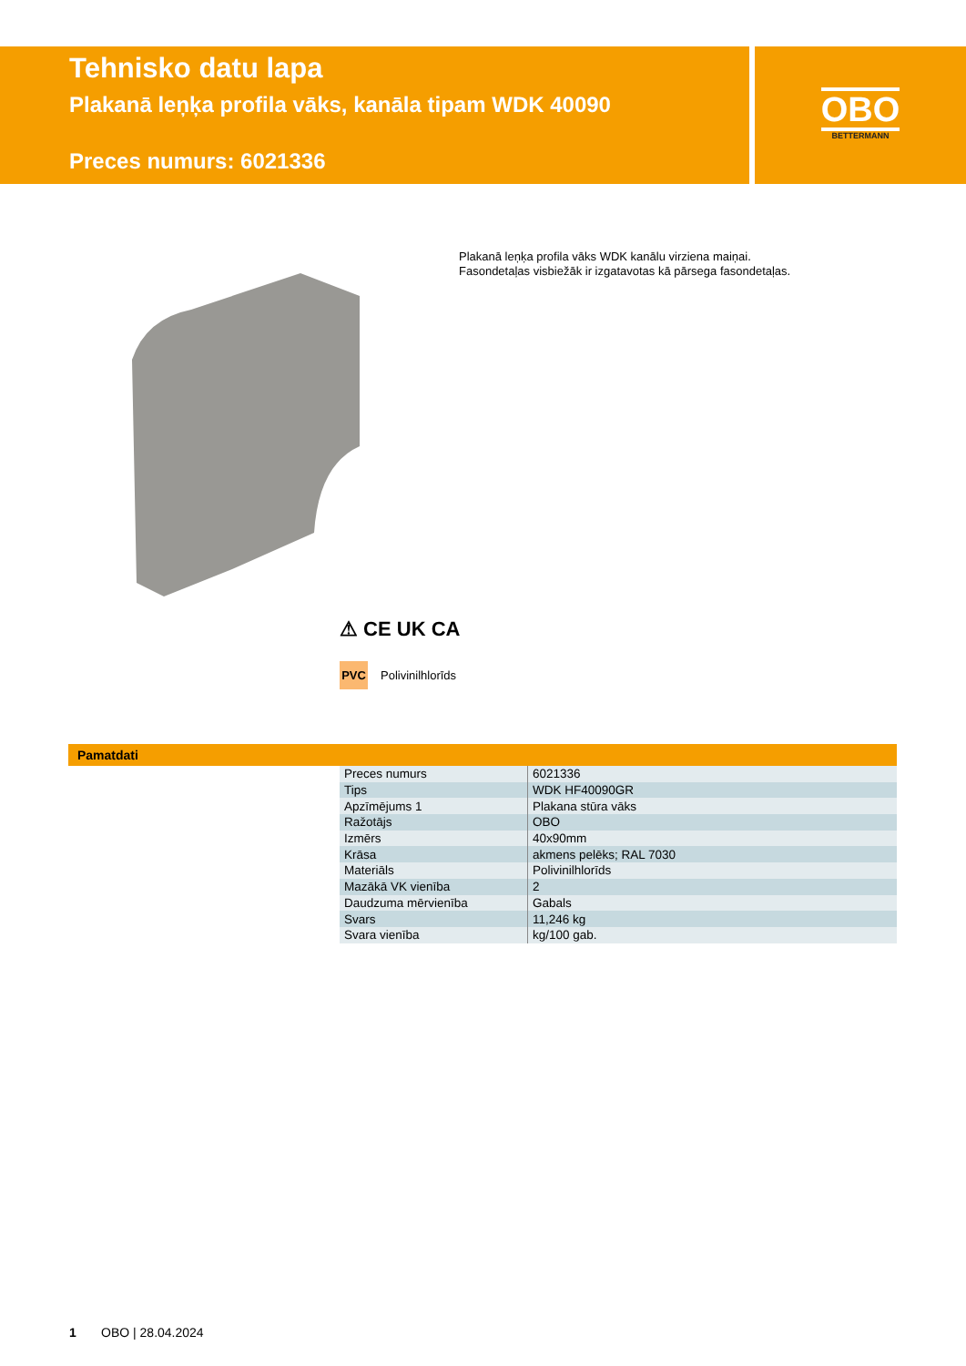Tehnisko datu lapa
Plakanā leņķa profila vāks, kanāla tipam WDK 40090
Preces numurs: 6021336
OBO
BETTERMANN
Plakanā leņķa profila vāks WDK kanālu virziena maiņai.
Fasondetaļas visbiežāk ir izgatavotas kā pārsega fasondetaļas.
⚠ CE UK CA
PVC
Polivinilhlorīds
Pamatdati
| Preces numurs | 6021336 |
| Tips | WDK HF40090GR |
| Apzīmējums 1 | Plakana stūra vāks |
| Ražotājs | OBO |
| Izmērs | 40x90mm |
| Krāsa | akmens pelēks; RAL 7030 |
| Materiāls | Polivinilhlorīds |
| Mazākā VK vienība | 2 |
| Daudzuma mērvienība | Gabals |
| Svars | 11,246 kg |
| Svara vienība | kg/100 gab. |
1 OBO | 28.04.2024